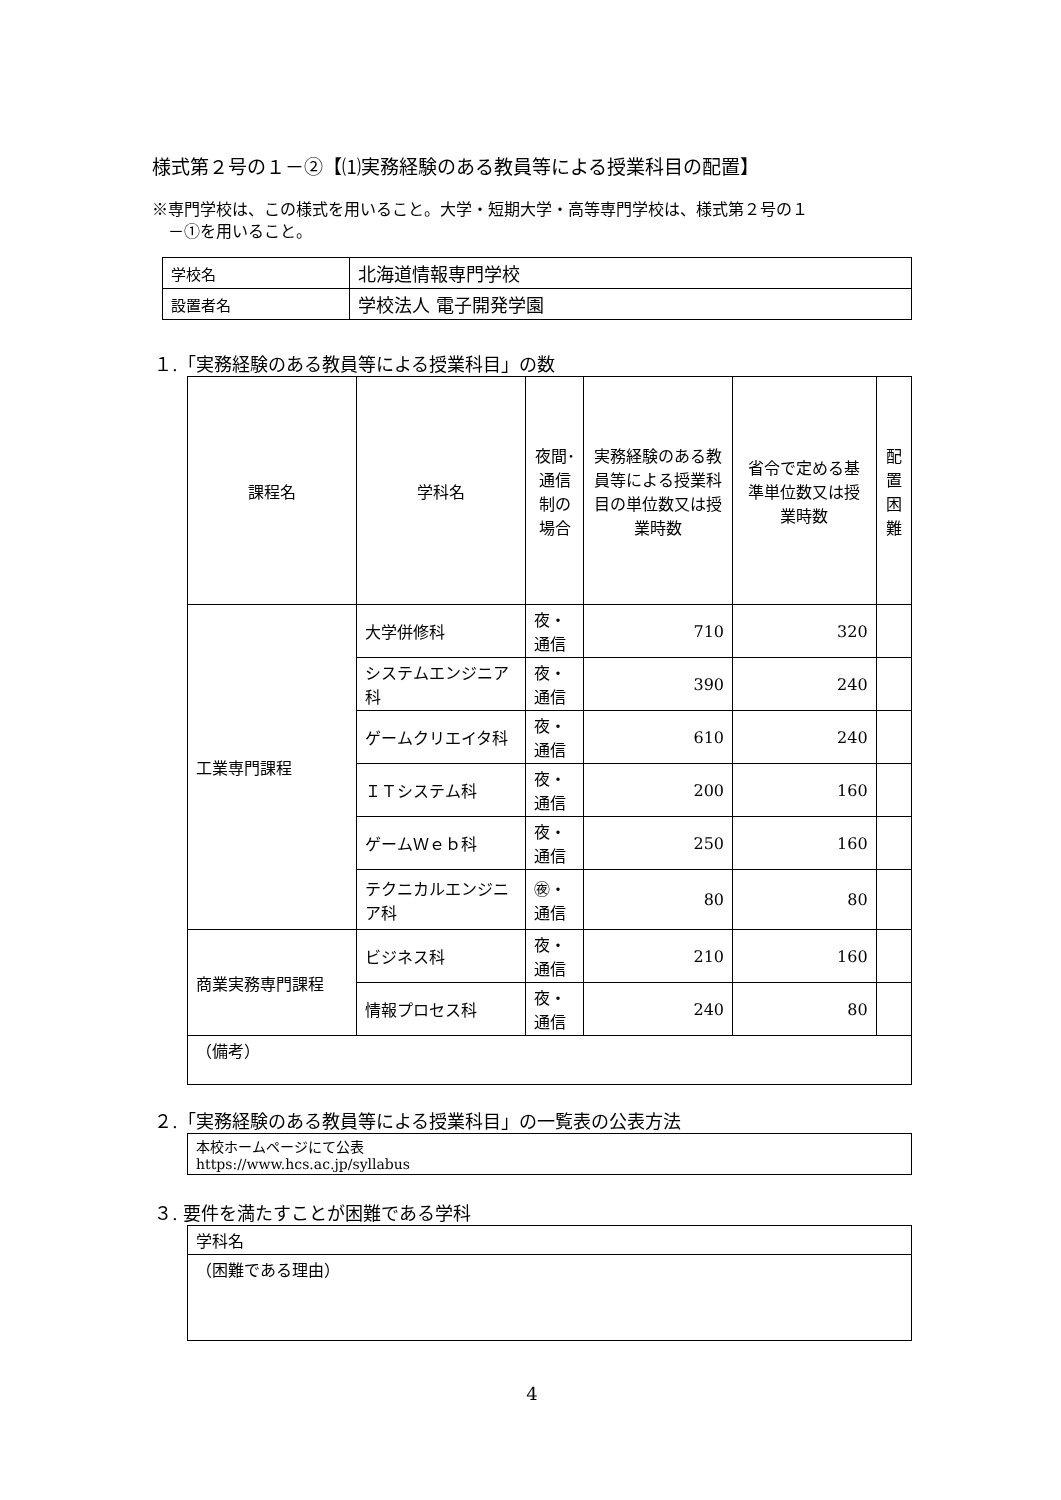様式第２号の１－②【⑴実務経験のある教員等による授業科目の配置】
※専門学校は、この様式を用いること。大学・短期大学・高等専門学校は、様式第２号の１
　－①を用いること。
| 学校名 | 北海道情報専門学校 |
| 設置者名 | 学校法人 電子開発学園 |
１.「実務経験のある教員等による授業科目」の数
| 課程名 | 学科名 | 夜間･通信制の場合 | 実務経験のある教員等による授業科目の単位数又は授業時数 | 省令で定める基準単位数又は授業時数 | 配置困難 |
| --- | --- | --- | --- | --- | --- |
| 工業専門課程 | 大学併修科 | 夜・通信 | 710 | 320 | |
| | システムエンジニア科 | 夜・通信 | 390 | 240 | |
| | ゲームクリエイタ科 | 夜・通信 | 610 | 240 | |
| | ＩＴシステム科 | 夜・通信 | 200 | 160 | |
| | ゲームＷｅｂ科 | 夜・通信 | 250 | 160 | |
| | テクニカルエンジニア科 | ㊰・通信 | 80 | 80 | |
| 商業実務専門課程 | ビジネス科 | 夜・通信 | 210 | 160 | |
| | 情報プロセス科 | 夜・通信 | 240 | 80 | |
| （備考） | | | | | |
２.「実務経験のある教員等による授業科目」の一覧表の公表方法
| 本校ホームページにて公表 https://www.hcs.ac.jp/syllabus |
３. 要件を満たすことが困難である学科
| 学科名 |
| （困難である理由） |
4